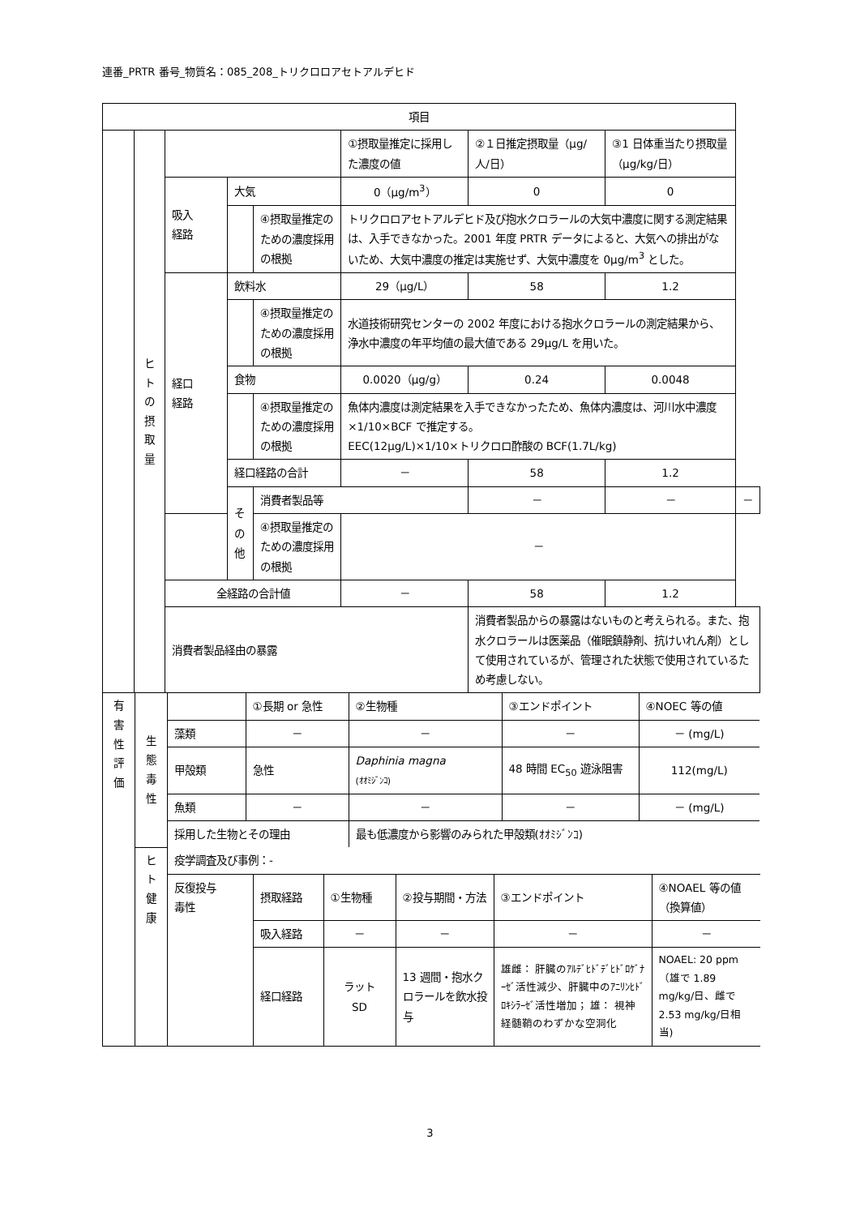連番_PRTR 番号_物質名：085_208_トリクロロアセトアルデヒド
| 項目 | | | | | | | | |
| | ヒ ト の 摂 取 量 | | | | ①摂取量推定に採用した濃度の値 | ②１日推定摂取量（μg/人/日） | ③1 日体重当たり摂取量（μg/kg/日） | |
| | | 吸入 経路 | 大気 | | 0（μg/m<sup>3</sup>） | 0 | 0 | |
| | | | | ④摂取量推定のための濃度採用の根拠 | トリクロロアセトアルデヒド及び抱水クロラールの大気中濃度に関する測定結果は、入手できなかった。2001 年度 PRTR データによると、大気への排出がないため、大気中濃度の推定は実施せず、大気中濃度を 0μg/m<sup>3</sup> とした。 | | | |
| | | 経口 経路 | 飲料水 | | 29（μg/L） | 58 | 1.2 | |
| | | | | ④摂取量推定のための濃度採用の根拠 | 水道技術研究センターの 2002 年度における抱水クロラールの測定結果から、浄水中濃度の年平均値の最大値である 29μg/L を用いた。 | | | |
| | | | 食物 | | 0.0020（μg/g） | 0.24 | 0.0048 | |
| | | | | ④摂取量推定のための濃度採用の根拠 | 魚体内濃度は測定結果を入手できなかったため、魚体内濃度は、河川水中濃度×1/10×BCF で推定する。 EEC(12μg/L)×1/10×トリクロロ酢酸の BCF(1.7L/kg) | | | |
| | | | 経口経路の合計 | | － | 58 | 1.2 | |
| | | | その他 | 消費者製品等 | | － | － | － |
| | | | | ④摂取量推定のための濃度採用の根拠 | － | | | |
| | | 全経路の合計値 | | | － | 58 | 1.2 | |
| | | 消費者製品経由の暴露 | | | | 消費者製品からの暴露はないものと考えられる。また、抱水クロラールは医薬品（催眠鎮静剤、抗けいれん剤）として使用されているが、管理された状態で使用されているため考慮しない。 | | |
| 有 害 性 評 価 | 生 態 毒 性 | / / ①長期 or 急性 / ②生物種 / ③エンドポイント / ④NOEC 等の値 / / 藻類 / － / － / － / － (mg/L) / / 甲殻類 / 急性 / Daphinia magna (ｵｵﾐｼﾞﾝｺ) / 48 時間 EC<sub>50</sub> 遊泳阻害 / 112(mg/L) / / 魚類 / － / － / － / － (mg/L) / / 採用した生物とその理由 / / 最も低濃度から影響のみられた甲殻類(ｵｵﾐｼﾞﾝｺ) / / / |
| | ヒ ト 健 康 | / 疫学調査及び事例：- / / / / / / / 反復投与 毒性 / 摂取経路 / ①生物種 / ②投与期間・方法 / ③エンドポイント / ④NOAEL 等の値（換算値） / / / 吸入経路 / － / － / － / － / / / 経口経路 / ラット SD / 13 週間・抱水クロラールを飲水投与 / 雄雌： 肝臓のｱﾙﾃﾞﾋﾄﾞﾃﾞﾋﾄﾞﾛｹﾞﾅｰｾﾞ活性減少、肝臓中のｱﾆﾘﾝﾋﾄﾞﾛｷｼﾗｰｾﾞ活性増加； 雄： 視神経髄鞘のわずかな空洞化 / NOAEL: 20 ppm（雄で 1.89 mg/kg/日、雌で 2.53 mg/kg/日相当) / |
3